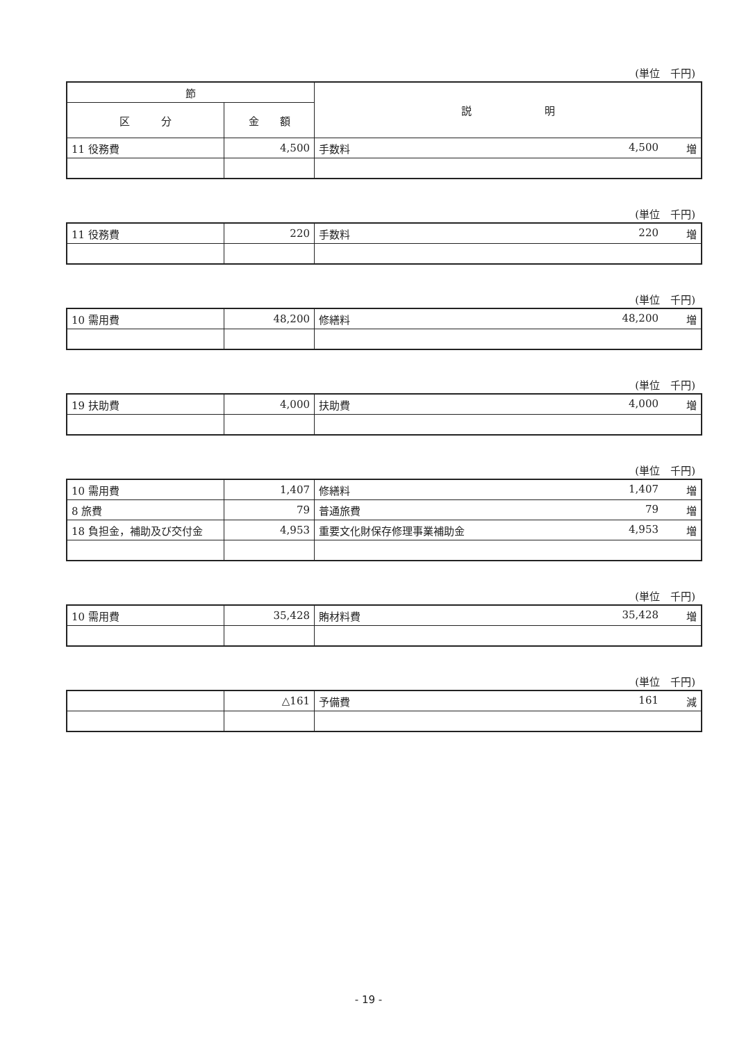(単位　千円)
| 節 | | 説 明 |
| --- | --- | --- |
| 区 分 | 金 額 | |
| 11 役務費 | 4,500 | 手数料 4,500 増 |
(単位　千円)
| 11 役務費 | 220 | 手数料 220 増 |
(単位　千円)
| 10 需用費 | 48,200 | 修繕料 48,200 増 |
(単位　千円)
| 19 扶助費 | 4,000 | 扶助費 4,000 増 |
(単位　千円)
| 10 需用費 | 1,407 | 修繕料 1,407 増 |
| 8 旅費 | 79 | 普通旅費 79 増 |
| 18 負担金，補助及び交付金 | 4,953 | 重要文化財保存修理事業補助金 4,953 増 |
(単位　千円)
| 10 需用費 | 35,428 | 賄材料費 35,428 増 |
(単位　千円)
| | △161 | 予備費 161 減 |
- 19 -